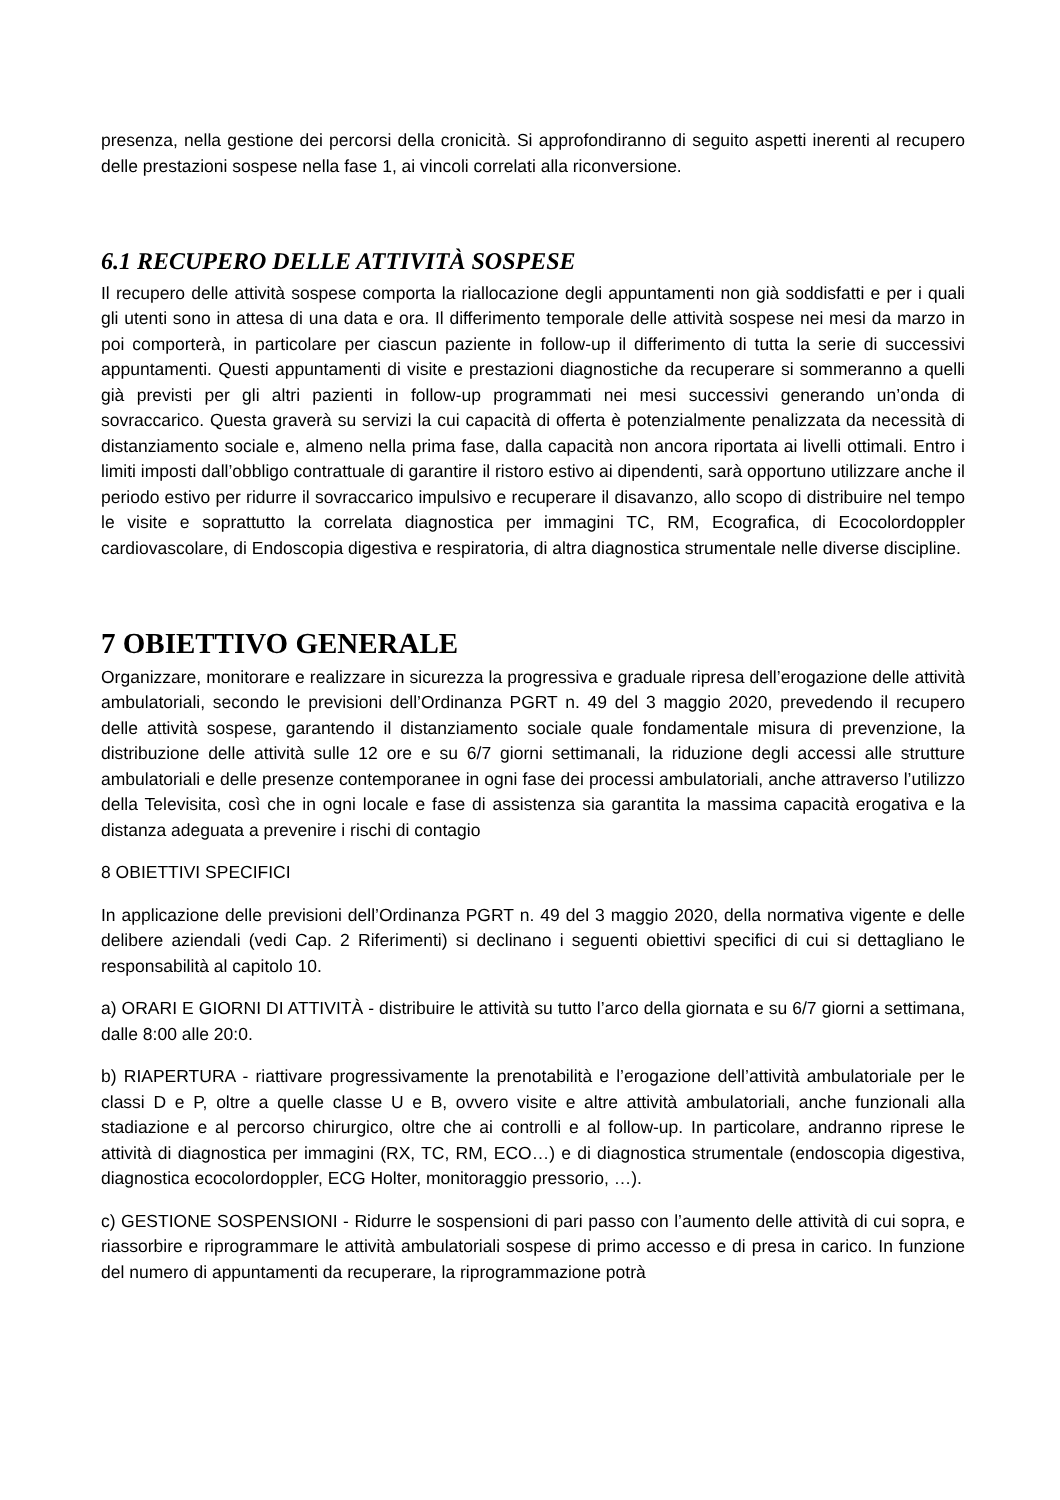presenza, nella gestione dei percorsi della cronicità. Si approfondiranno di seguito aspetti inerenti al recupero delle prestazioni sospese nella fase 1, ai vincoli correlati alla riconversione.
6.1 RECUPERO DELLE ATTIVITÀ SOSPESE
Il recupero delle attività sospese comporta la riallocazione degli appuntamenti non già soddisfatti e per i quali gli utenti sono in attesa di una data e ora. Il differimento temporale delle attività sospese nei mesi da marzo in poi comporterà, in particolare per ciascun paziente in follow-up il differimento di tutta la serie di successivi appuntamenti. Questi appuntamenti di visite e prestazioni diagnostiche da recuperare si sommeranno a quelli già previsti per gli altri pazienti in follow-up programmati nei mesi successivi generando un’onda di sovraccarico. Questa graverà su servizi la cui capacità di offerta è potenzialmente penalizzata da necessità di distanziamento sociale e, almeno nella prima fase, dalla capacità non ancora riportata ai livelli ottimali. Entro i limiti imposti dall’obbligo contrattuale di garantire il ristoro estivo ai dipendenti, sarà opportuno utilizzare anche il periodo estivo per ridurre il sovraccarico impulsivo e recuperare il disavanzo, allo scopo di distribuire nel tempo le visite e soprattutto la correlata diagnostica per immagini TC, RM, Ecografica, di Ecocolordoppler cardiovascolare, di Endoscopia digestiva e respiratoria, di altra diagnostica strumentale nelle diverse discipline.
7 OBIETTIVO GENERALE
Organizzare, monitorare e realizzare in sicurezza la progressiva e graduale ripresa dell’erogazione delle attività ambulatoriali, secondo le previsioni dell’Ordinanza PGRT n. 49 del 3 maggio 2020, prevedendo il recupero delle attività sospese, garantendo il distanziamento sociale quale fondamentale misura di prevenzione, la distribuzione delle attività sulle 12 ore e su 6/7 giorni settimanali, la riduzione degli accessi alle strutture ambulatoriali e delle presenze contemporanee in ogni fase dei processi ambulatoriali, anche attraverso l’utilizzo della Televisita, così che in ogni locale e fase di assistenza sia garantita la massima capacità erogativa e la distanza adeguata a prevenire i rischi di contagio
8 OBIETTIVI SPECIFICI
In applicazione delle previsioni dell’Ordinanza PGRT n. 49 del 3 maggio 2020, della normativa vigente e delle delibere aziendali (vedi Cap. 2 Riferimenti) si declinano i seguenti obiettivi specifici di cui si dettagliano le responsabilità al capitolo 10.
a) ORARI E GIORNI DI ATTIVITÀ - distribuire le attività su tutto l’arco della giornata e su 6/7 giorni a settimana, dalle 8:00 alle 20:0.
b) RIAPERTURA - riattivare progressivamente la prenotabilità e l’erogazione dell’attività ambulatoriale per le classi D e P, oltre a quelle classe U e B, ovvero visite e altre attività ambulatoriali, anche funzionali alla stadiazione e al percorso chirurgico, oltre che ai controlli e al follow-up. In particolare, andranno riprese le attività di diagnostica per immagini (RX, TC, RM, ECO…) e di diagnostica strumentale (endoscopia digestiva, diagnostica ecocolordoppler, ECG Holter, monitoraggio pressorio, …).
c) GESTIONE SOSPENSIONI - Ridurre le sospensioni di pari passo con l’aumento delle attività di cui sopra, e riassorbire e riprogrammare le attività ambulatoriali sospese di primo accesso e di presa in carico. In funzione del numero di appuntamenti da recuperare, la riprogrammazione potrà